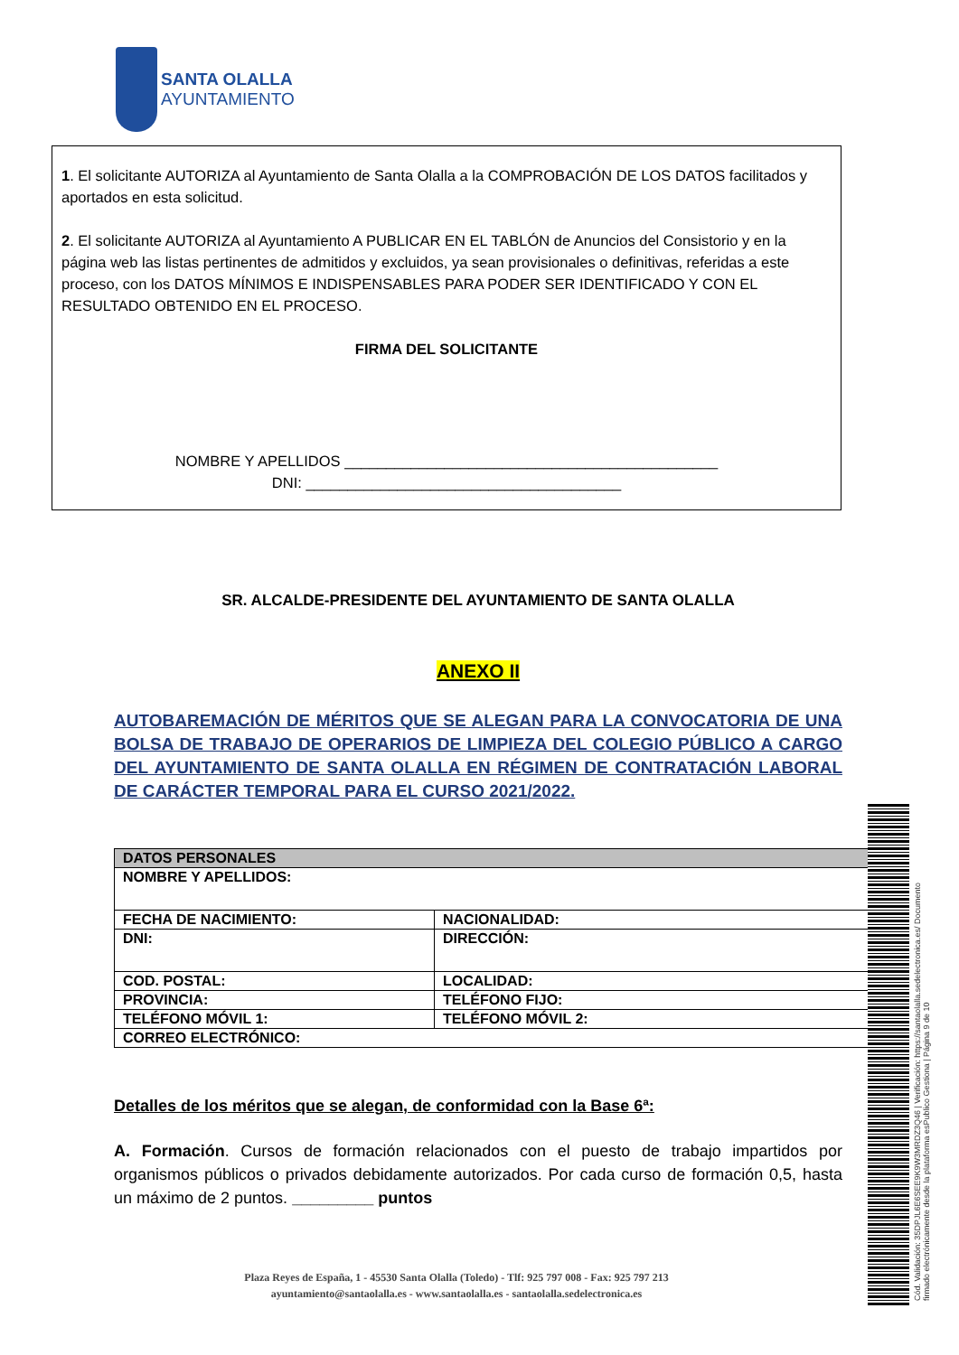SANTA OLALLA
AYUNTAMIENTO
1. El solicitante AUTORIZA al Ayuntamiento de Santa Olalla a la COMPROBACIÓN DE LOS DATOS facilitados y aportados en esta solicitud.
2. El solicitante AUTORIZA al Ayuntamiento A PUBLICAR EN EL TABLÓN de Anuncios del Consistorio y en la página web las listas pertinentes de admitidos y excluidos, ya sean provisionales o definitivas, referidas a este proceso, con los DATOS MÍNIMOS E INDISPENSABLES PARA PODER SER IDENTIFICADO Y CON EL RESULTADO OBTENIDO EN EL PROCESO.
FIRMA DEL SOLICITANTE
NOMBRE Y APELLIDOS _____________________________________________
DNI: ______________________________________
SR. ALCALDE-PRESIDENTE DEL AYUNTAMIENTO DE SANTA OLALLA
ANEXO II
AUTOBAREMACIÓN DE MÉRITOS QUE SE ALEGAN PARA LA CONVOCATORIA DE UNA BOLSA DE TRABAJO DE OPERARIOS DE LIMPIEZA DEL COLEGIO PÚBLICO A CARGO DEL AYUNTAMIENTO DE SANTA OLALLA EN RÉGIMEN DE CONTRATACIÓN LABORAL DE CARÁCTER TEMPORAL PARA EL CURSO 2021/2022.
| DATOS PERSONALES | |
| NOMBRE Y APELLIDOS: | |
| FECHA DE NACIMIENTO: | NACIONALIDAD: |
| DNI: | DIRECCIÓN: |
| COD. POSTAL: | LOCALIDAD: |
| PROVINCIA: | TELÉFONO FIJO: |
| TELÉFONO MÓVIL 1: | TELÉFONO MÓVIL 2: |
| CORREO ELECTRÓNICO: | |
Detalles de los méritos que se alegan, de conformidad con la Base 6ª:
A. Formación. Cursos de formación relacionados con el puesto de trabajo impartidos por organismos públicos o privados debidamente autorizados. Por cada curso de formación 0,5, hasta un máximo de 2 puntos. _________ puntos
Plaza Reyes de España, 1 - 45530 Santa Olalla (Toledo) - Tlf: 925 797 008 - Fax: 925 797 213
ayuntamiento@santaolalla.es - www.santaolalla.es - santaolalla.sedelectronica.es
Cód. Validación: 35DPJL6E6SEE9K9W3MRDZ3Q46 | Verificación: https://santaolalla.sedelectronica.es/ Documento firmado electrónicamente desde la plataforma esPublico Gestiona | Página 9 de 10